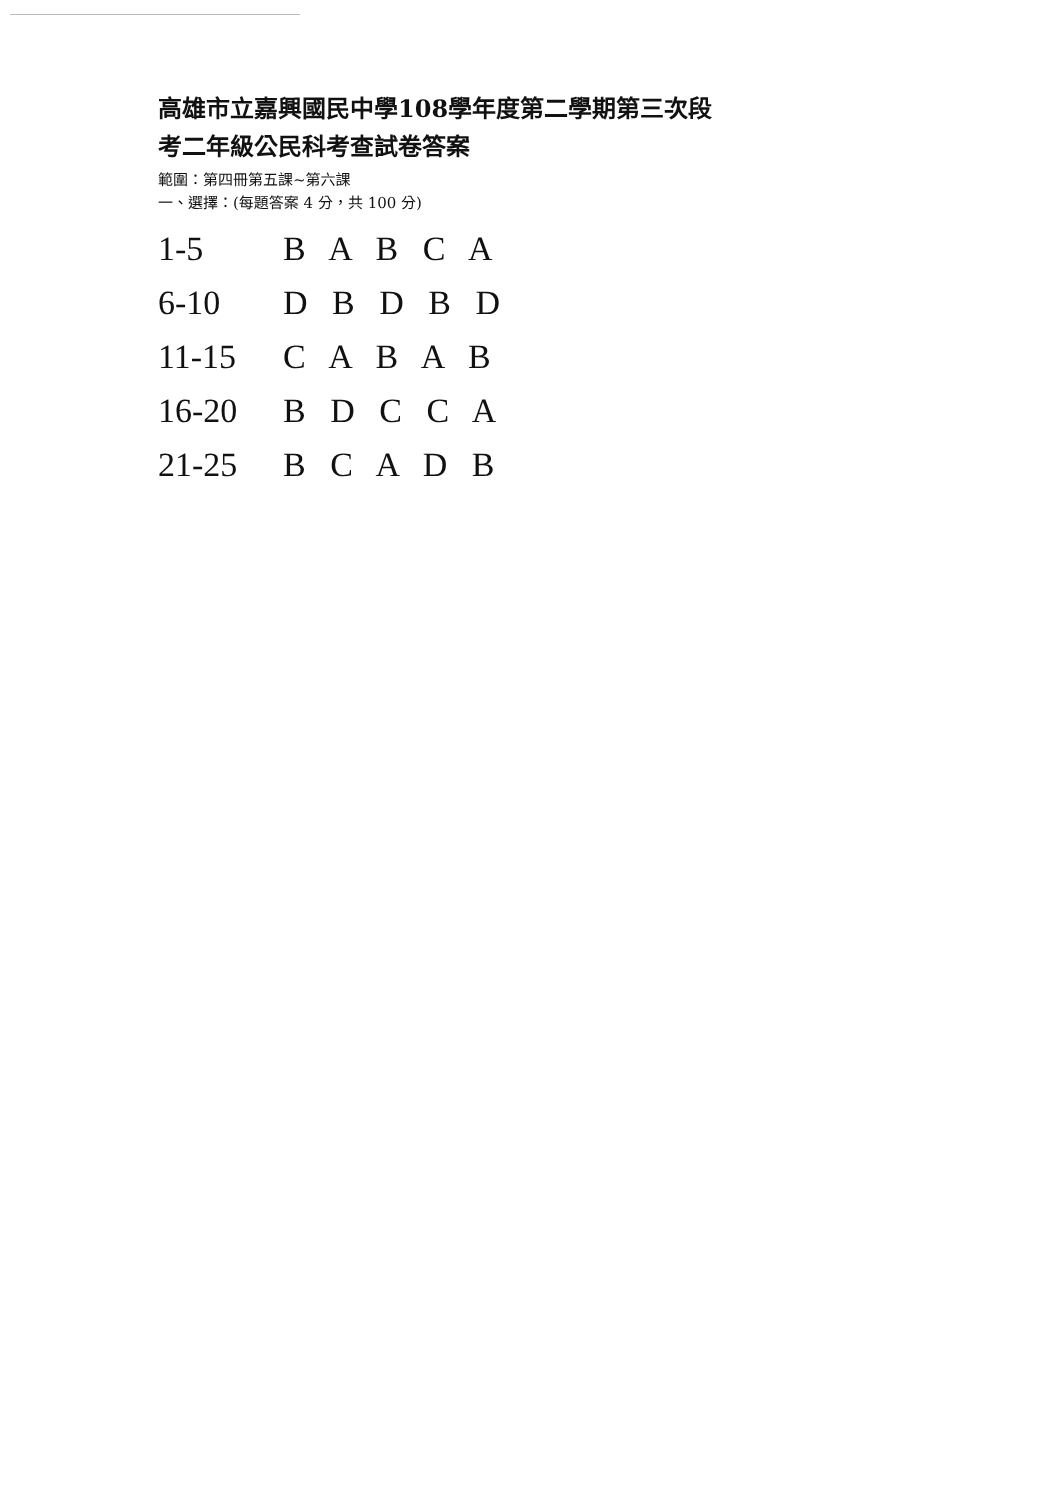高雄市立嘉興國民中學108學年度第二學期第三次段
考二年級公民科考查試卷答案
範圍：第四冊第五課~第六課
一、選擇：(每題答案 4 分，共 100 分)
| 1-5 | B A B C A |
| 6-10 | D B D B D |
| 11-15 | C A B A B |
| 16-20 | B D C C A |
| 21-25 | B C A D B |